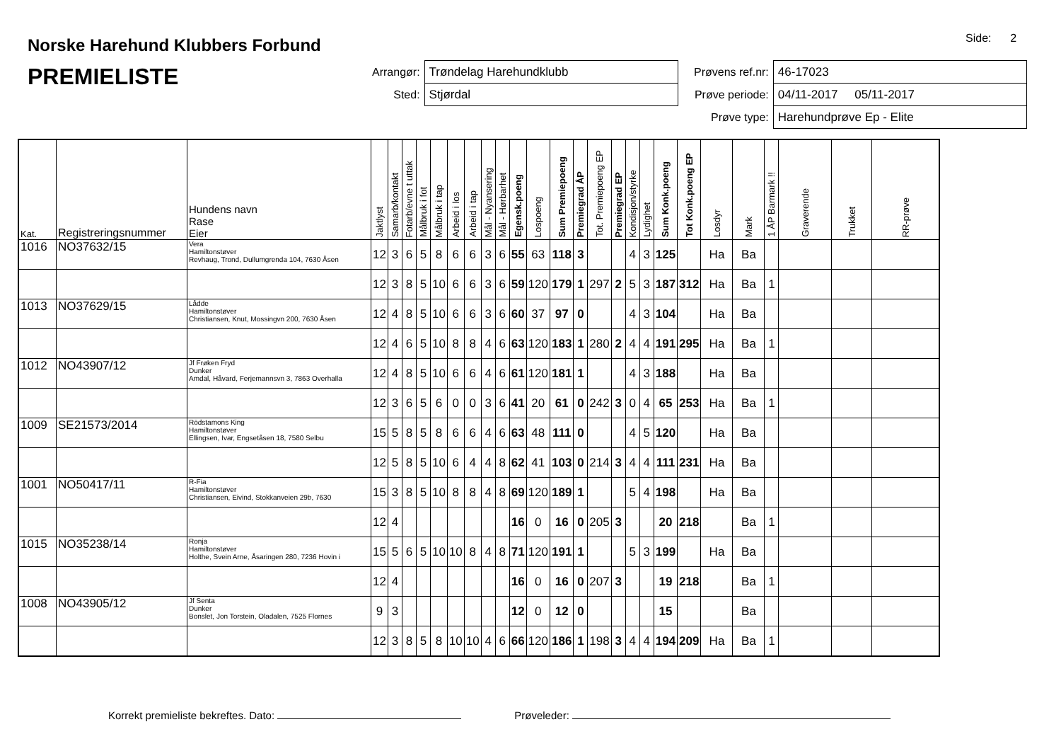Norske Harehund Klubbers Forbund
PREMIELISTE
Side: 2
| Arrangør: | Trøndelag Harehundklubb |
| Sted: | Stjørdal |
| Prøvens ref.nr: | 46-17023 |
| Prøve periode: | 04/11-2017 05/11-2017 |
| Prøve type: | Harehundprøve Ep - Elite |
| Kat. | Registreringsnummer | Hundens navn Rase Eier | Jaktlyst | Samarb/kontakt | Fotarb/evne t uttak | Målbruk i fot | Målbruk i tap | Arbeid i los | Arbeid i tap | Mål - Nyansering | Mål - Hørbarhet | Egensk.poeng | Lospoeng | Sum Premiepoeng | Premiegrad ÅP | Tot. Premiepoeng EP | Premiegrad EP | Kondisjon/styrke | Lydighet | Sum Konk.poeng | Tot Konk.poeng EP | Losdyr | Mark | 1 ÅP Barmark !! | Graverende | Trukket | RR-prøve |
| --- | --- | --- | --- | --- | --- | --- | --- | --- | --- | --- | --- | --- | --- | --- | --- | --- | --- | --- | --- | --- | --- | --- | --- | --- | --- | --- | --- |
| 1016 | NO37632/15 | Vera Hamiltonstøver Revhaug, Trond, Dullumgrenda 104, 7630 Åsen | 12 | 3 | 6 | 5 | 8 | 6 | 6 | 3 | 6 | 55 | 63 | 118 | 3 | | | 4 | 3 | 125 | | Ha | Ba | | | | |
| | | | 12 | 3 | 8 | 5 | 10 | 6 | 6 | 3 | 6 | 59 | 120 | 179 | 1 | 297 | 2 | 5 | 3 | 187 | 312 | Ha | Ba | 1 | | | |
| 1013 | NO37629/15 | Lådde Hamiltonstøver Christiansen, Knut, Mossingvn 200, 7630 Åsen | 12 | 4 | 8 | 5 | 10 | 6 | 6 | 3 | 6 | 60 | 37 | 97 | 0 | | | 4 | 3 | 104 | | Ha | Ba | | | | |
| | | | 12 | 4 | 6 | 5 | 10 | 8 | 8 | 4 | 6 | 63 | 120 | 183 | 1 | 280 | 2 | 4 | 4 | 191 | 295 | Ha | Ba | 1 | | | |
| 1012 | NO43907/12 | Jf Frøken Fryd Dunker Amdal, Håvard, Ferjemannsvn 3, 7863 Overhalla | 12 | 4 | 8 | 5 | 10 | 6 | 6 | 4 | 6 | 61 | 120 | 181 | 1 | | | 4 | 3 | 188 | | Ha | Ba | | | | |
| | | | 12 | 3 | 6 | 5 | 6 | 0 | 0 | 3 | 6 | 41 | 20 | 61 | 0 | 242 | 3 | 0 | 4 | 65 | 253 | Ha | Ba | 1 | | | |
| 1009 | SE21573/2014 | Rödstamons King Hamiltonstøver Ellingsen, Ivar, Engsetåsen 18, 7580 Selbu | 15 | 5 | 8 | 5 | 8 | 6 | 6 | 4 | 6 | 63 | 48 | 111 | 0 | | | 4 | 5 | 120 | | Ha | Ba | | | | |
| | | | 12 | 5 | 8 | 5 | 10 | 6 | 4 | 4 | 8 | 62 | 41 | 103 | 0 | 214 | 3 | 4 | 4 | 111 | 231 | Ha | Ba | | | | |
| 1001 | NO50417/11 | R-Fia Hamiltonstøver Christiansen, Eivind, Stokkanveien 29b, 7630 | 15 | 3 | 8 | 5 | 10 | 8 | 8 | 4 | 8 | 69 | 120 | 189 | 1 | | | 5 | 4 | 198 | | Ha | Ba | | | | |
| | | | 12 | 4 | | | | | | | | 16 | 0 | 16 | 0 | 205 | 3 | | | 20 | 218 | | Ba | 1 | | | |
| 1015 | NO35238/14 | Ronja Hamiltonstøver Holthe, Svein Arne, Åsaringen 280, 7236 Hovin i | 15 | 5 | 6 | 5 | 10 | 10 | 8 | 4 | 8 | 71 | 120 | 191 | 1 | | | 5 | 3 | 199 | | Ha | Ba | | | | |
| | | | 12 | 4 | | | | | | | | 16 | 0 | 16 | 0 | 207 | 3 | | | 19 | 218 | | Ba | 1 | | | |
| 1008 | NO43905/12 | Jf Senta Dunker Bonslet, Jon Torstein, Oladalen, 7525 Flornes | 9 | 3 | | | | | | | | 12 | 0 | 12 | 0 | | | | | 15 | | | Ba | | | | |
| | | | 12 | 3 | 8 | 5 | 8 | 10 | 10 | 4 | 6 | 66 | 120 | 186 | 1 | 198 | 3 | 4 | 4 | 194 | 209 | Ha | Ba | 1 | | | |
Korrekt premieliste bekreftes. Dato: Prøveleder: